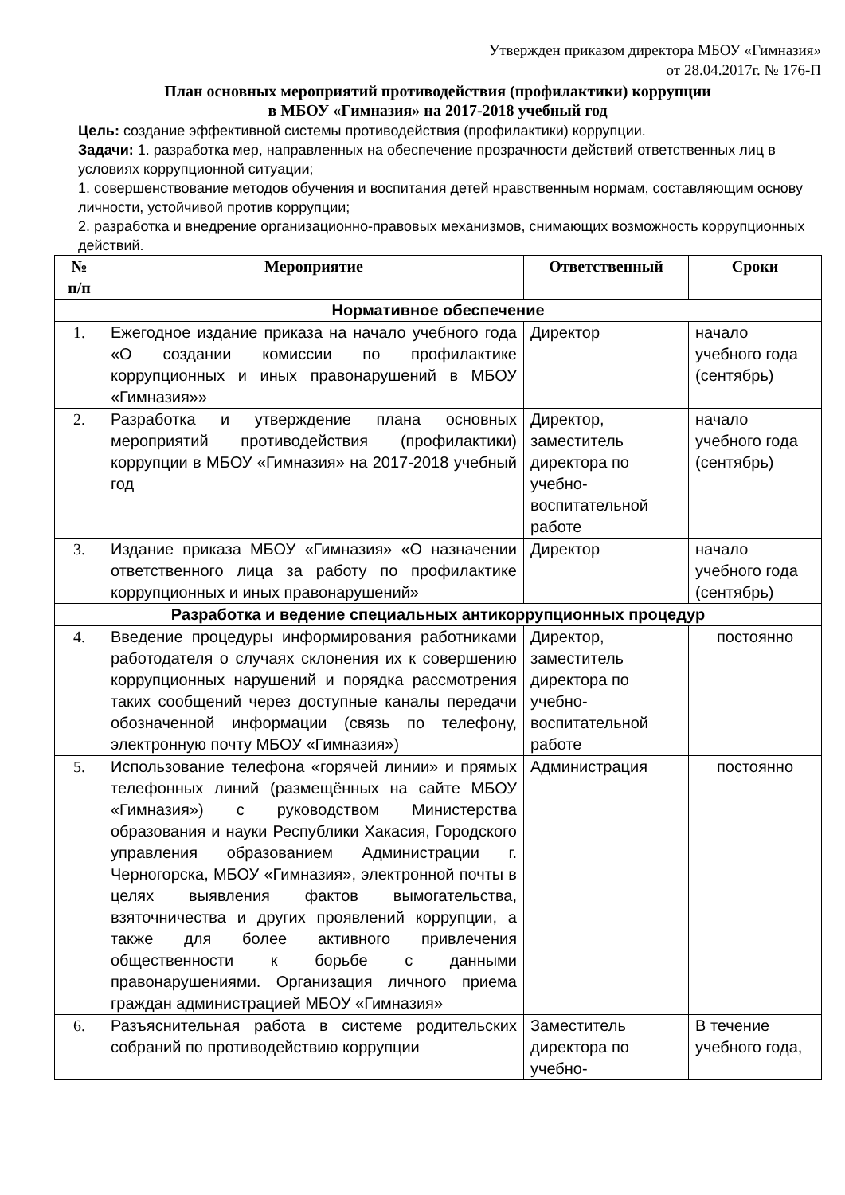Утвержден приказом директора МБОУ «Гимназия»
от 28.04.2017г. № 176-П
План основных мероприятий противодействия (профилактики) коррупции
в МБОУ «Гимназия» на 2017-2018 учебный год
Цель: создание эффективной системы противодействия (профилактики) коррупции.
Задачи: 1. разработка мер, направленных на обеспечение прозрачности действий ответственных лиц в условиях коррупционной ситуации;
1. совершенствование методов обучения и воспитания детей нравственным нормам, составляющим основу личности, устойчивой против коррупции;
2. разработка и внедрение организационно-правовых механизмов, снимающих возможность коррупционных действий.
| № п/п | Мероприятие | Ответственный | Сроки |
| --- | --- | --- | --- |
| Нормативное обеспечение | | | |
| 1. | Ежегодное издание приказа на начало учебного года «О создании комиссии по профилактике коррупционных и иных правонарушений в МБОУ «Гимназия»» | Директор | начало учебного года (сентябрь) |
| 2. | Разработка и утверждение плана основных мероприятий противодействия (профилактики) коррупции в МБОУ «Гимназия» на 2017-2018 учебный год | Директор, заместитель директора по учебно-воспитательной работе | начало учебного года (сентябрь) |
| 3. | Издание приказа МБОУ «Гимназия» «О назначении ответственного лица за работу по профилактике коррупционных и иных правонарушений» | Директор | начало учебного года (сентябрь) |
| Разработка и ведение специальных антикоррупционных процедур | | | |
| 4. | Введение процедуры информирования работниками работодателя о случаях склонения их к совершению коррупционных нарушений и порядка рассмотрения таких сообщений через доступные каналы передачи обозначенной информации (связь по телефону, электронную почту МБОУ «Гимназия») | Директор, заместитель директора по учебно-воспитательной работе | постоянно |
| 5. | Использование телефона «горячей линии» и прямых телефонных линий (размещённых на сайте МБОУ «Гимназия») с руководством Министерства образования и науки Республики Хакасия, Городского управления образованием Администрации г. Черногорска, МБОУ «Гимназия», электронной почты в целях выявления фактов вымогательства, взяточничества и других проявлений коррупции, а также для более активного привлечения общественности к борьбе с данными правонарушениями. Организация личного приема граждан администрацией МБОУ «Гимназия» | Администрация | постоянно |
| 6. | Разъяснительная работа в системе родительских собраний по противодействию коррупции | Заместитель директора по учебно- | В течение учебного года, |